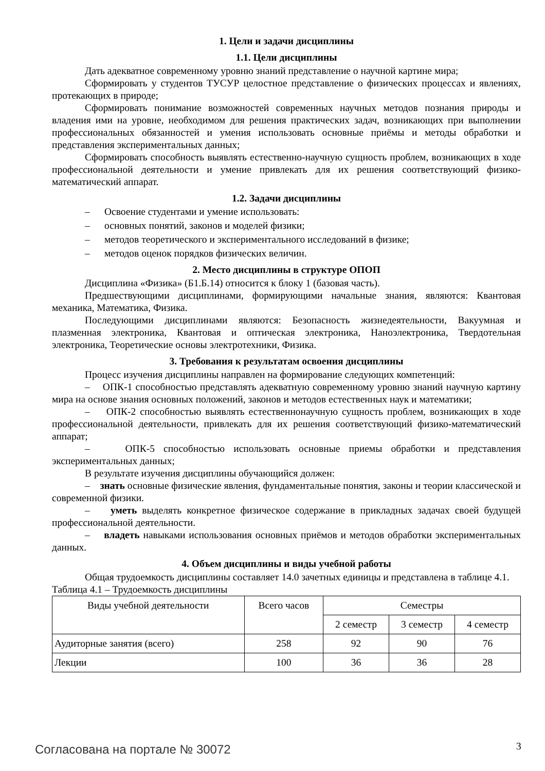1. Цели и задачи дисциплины
1.1. Цели дисциплины
Дать адекватное современному уровню знаний представление о научной картине мира;
Сформировать у студентов ТУСУР целостное представление о физических процессах и явлениях, протекающих в природе;
Сформировать понимание возможностей современных научных методов познания природы и владения ими на уровне, необходимом для решения практических задач, возникающих при выполнении профессиональных обязанностей и умения использовать основные приёмы и методы обработки и представления экспериментальных данных;
Сформировать способность выявлять естественно-научную сущность проблем, возникающих в ходе профессиональной деятельности и умение привлекать для их решения соответствующий физико-математический аппарат.
1.2. Задачи дисциплины
– Освоение студентами и умение использовать:
– основных понятий, законов и моделей физики;
– методов теоретического и экспериментального исследований в физике;
– методов оценок порядков физических величин.
2. Место дисциплины в структуре ОПОП
Дисциплина «Физика» (Б1.Б.14) относится к блоку 1 (базовая часть).
Предшествующими дисциплинами, формирующими начальные знания, являются: Квантовая механика, Математика, Физика.
Последующими дисциплинами являются: Безопасность жизнедеятельности, Вакуумная и плазменная электроника, Квантовая и оптическая электроника, Наноэлектроника, Твердотельная электроника, Теоретические основы электротехники, Физика.
3. Требования к результатам освоения дисциплины
Процесс изучения дисциплины направлен на формирование следующих компетенций:
– ОПК-1 способностью представлять адекватную современному уровню знаний научную картину мира на основе знания основных положений, законов и методов естественных наук и математики;
– ОПК-2 способностью выявлять естественнонаучную сущность проблем, возникающих в ходе профессиональной деятельности, привлекать для их решения соответствующий физико-математический аппарат;
– ОПК-5 способностью использовать основные приемы обработки и представления экспериментальных данных;
В результате изучения дисциплины обучающийся должен:
– знать основные физические явления, фундаментальные понятия, законы и теории классической и современной физики.
– уметь выделять конкретное физическое содержание в прикладных задачах своей будущей профессиональной деятельности.
– владеть навыками использования основных приёмов и методов обработки экспериментальных данных.
4. Объем дисциплины и виды учебной работы
Общая трудоемкость дисциплины составляет 14.0 зачетных единицы и представлена в таблице 4.1.
Таблица 4.1 – Трудоемкость дисциплины
| Виды учебной деятельности | Всего часов | Семестры | | |
| --- | --- | --- | --- | --- |
| | | 2 семестр | 3 семестр | 4 семестр |
| Аудиторные занятия (всего) | 258 | 92 | 90 | 76 |
| Лекции | 100 | 36 | 36 | 28 |
Согласована на портале № 30072 3